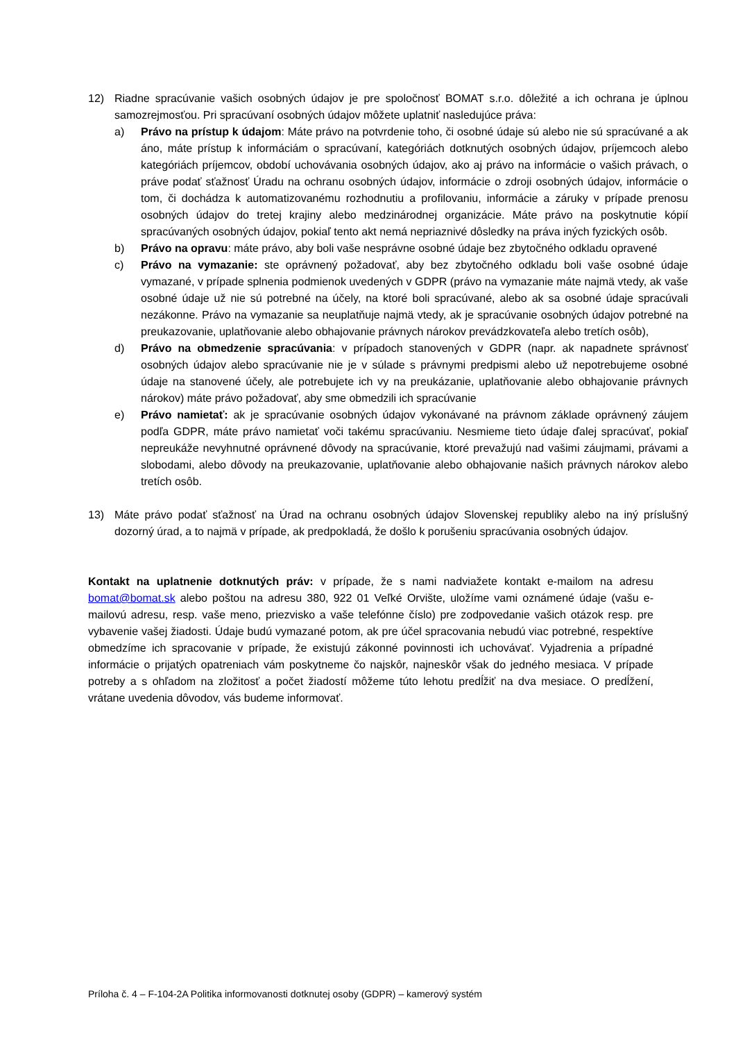12) Riadne spracúvanie vašich osobných údajov je pre spoločnosť BOMAT s.r.o. dôležité a ich ochrana je úplnou samozrejmosťou. Pri spracúvaní osobných údajov môžete uplatniť nasledujúce práva:
a) Právo na prístup k údajom: Máte právo na potvrdenie toho, či osobné údaje sú alebo nie sú spracúvané a ak áno, máte prístup k informáciám o spracúvaní, kategóriách dotknutých osobných údajov, príjemcoch alebo kategóriách príjemcov, období uchovávania osobných údajov, ako aj právo na informácie o vašich právach, o práve podať sťažnosť Úradu na ochranu osobných údajov, informácie o zdroji osobných údajov, informácie o tom, či dochádza k automatizovanému rozhodnutiu a profilovaniu, informácie a záruky v prípade prenosu osobných údajov do tretej krajiny alebo medzinárodnej organizácie. Máte právo na poskytnutie kópií spracúvaných osobných údajov, pokiaľ tento akt nemá nepriaznivé dôsledky na práva iných fyzických osôb.
b) Právo na opravu: máte právo, aby boli vaše nesprávne osobné údaje bez zbytočného odkladu opravené
c) Právo na vymazanie: ste oprávnený požadovať, aby bez zbytočného odkladu boli vaše osobné údaje vymazané, v prípade splnenia podmienok uvedených v GDPR (právo na vymazanie máte najmä vtedy, ak vaše osobné údaje už nie sú potrebné na účely, na ktoré boli spracúvané, alebo ak sa osobné údaje spracúvali nezákonne. Právo na vymazanie sa neuplatňuje najmä vtedy, ak je spracúvanie osobných údajov potrebné na preukazovanie, uplatňovanie alebo obhajovanie právnych nárokov prevádzkovateľa alebo tretích osôb),
d) Právo na obmedzenie spracúvania: v prípadoch stanovených v GDPR (napr. ak napadnete správnosť osobných údajov alebo spracúvanie nie je v súlade s právnymi predpismi alebo už nepotrebujeme osobné údaje na stanovené účely, ale potrebujete ich vy na preukázanie, uplatňovanie alebo obhajovanie právnych nárokov) máte právo požadovať, aby sme obmedzili ich spracúvanie
e) Právo namietať: ak je spracúvanie osobných údajov vykonávané na právnom základe oprávnený záujem podľa GDPR, máte právo namietať voči takému spracúvaniu. Nesmieme tieto údaje ďalej spracúvať, pokiaľ nepreukáže nevyhnutné oprávnené dôvody na spracúvanie, ktoré prevažujú nad vašimi záujmami, právami a slobodami, alebo dôvody na preukazovanie, uplatňovanie alebo obhajovanie našich právnych nárokov alebo tretích osôb.
13) Máte právo podať sťažnosť na Úrad na ochranu osobných údajov Slovenskej republiky alebo na iný príslušný dozorný úrad, a to najmä v prípade, ak predpokladá, že došlo k porušeniu spracúvania osobných údajov.
Kontakt na uplatnenie dotknutých práv: v prípade, že s nami nadviažete kontakt e-mailom na adresu bomat@bomat.sk alebo poštou na adresu 380, 922 01 Veľké Orvište, uložíme vami oznámené údaje (vašu e-mailovú adresu, resp. vaše meno, priezvisko a vaše telefónne číslo) pre zodpovedanie vašich otázok resp. pre vybavenie vašej žiadosti. Údaje budú vymazané potom, ak pre účel spracovania nebudú viac potrebné, respektíve obmedzíme ich spracovanie v prípade, že existujú zákonné povinnosti ich uchovávať. Vyjadrenia a prípadné informácie o prijatých opatreniach vám poskytneme čo najskôr, najneskôr však do jedného mesiaca. V prípade potreby a s ohľadom na zložitosť a počet žiadostí môžeme túto lehotu predĺžiť na dva mesiace. O predĺžení, vrátane uvedenia dôvodov, vás budeme informovať.
Príloha č. 4 – F-104-2A Politika informovanosti dotknutej osoby (GDPR) – kamerový systém